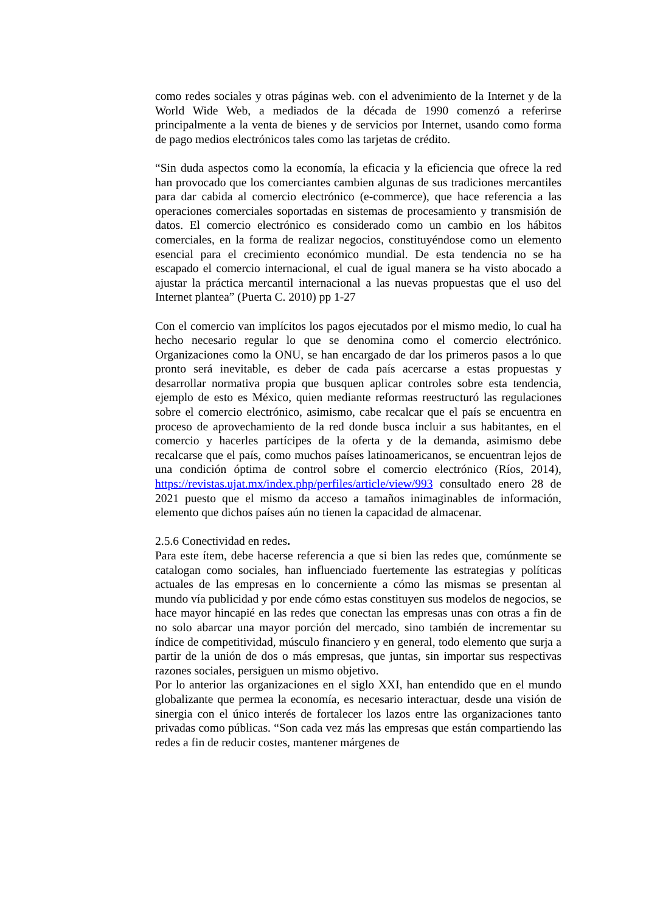como redes sociales y otras páginas web. con el advenimiento de la Internet y de la World Wide Web, a mediados de la década de 1990 comenzó a referirse principalmente a la venta de bienes y de servicios por Internet, usando como forma de pago medios electrónicos tales como las tarjetas de crédito.
“Sin duda aspectos como la economía, la eficacia y la eficiencia que ofrece la red han provocado que los comerciantes cambien algunas de sus tradiciones mercantiles para dar cabida al comercio electrónico (e-commerce), que hace referencia a las operaciones comerciales soportadas en sistemas de procesamiento y transmisión de datos. El comercio electrónico es considerado como un cambio en los hábitos comerciales, en la forma de realizar negocios, constituyéndose como un elemento esencial para el crecimiento económico mundial. De esta tendencia no se ha escapado el comercio internacional, el cual de igual manera se ha visto abocado a ajustar la práctica mercantil internacional a las nuevas propuestas que el uso del Internet plantea” (Puerta C. 2010) pp 1-27
Con el comercio van implícitos los pagos ejecutados por el mismo medio, lo cual ha hecho necesario regular lo que se denomina como el comercio electrónico. Organizaciones como la ONU, se han encargado de dar los primeros pasos a lo que pronto será inevitable, es deber de cada país acercarse a estas propuestas y desarrollar normativa propia que busquen aplicar controles sobre esta tendencia, ejemplo de esto es México, quien mediante reformas reestructuró las regulaciones sobre el comercio electrónico, asimismo, cabe recalcar que el país se encuentra en proceso de aprovechamiento de la red donde busca incluir a sus habitantes, en el comercio y hacerles partícipes de la oferta y de la demanda, asimismo debe recalcarse que el país, como muchos países latinoamericanos, se encuentran lejos de una condición óptima de control sobre el comercio electrónico (Ríos, 2014), https://revistas.ujat.mx/index.php/perfiles/article/view/993 consultado enero 28 de 2021 puesto que el mismo da acceso a tamaños inimaginables de información, elemento que dichos países aún no tienen la capacidad de almacenar.
2.5.6 Conectividad en redes.
Para este ítem, debe hacerse referencia a que si bien las redes que, comúnmente se catalogan como sociales, han influenciado fuertemente las estrategias y políticas actuales de las empresas en lo concerniente a cómo las mismas se presentan al mundo vía publicidad y por ende cómo estas constituyen sus modelos de negocios, se hace mayor hincapié en las redes que conectan las empresas unas con otras a fin de no solo abarcar una mayor porción del mercado, sino también de incrementar su índice de competitividad, músculo financiero y en general, todo elemento que surja a partir de la unión de dos o más empresas, que juntas, sin importar sus respectivas razones sociales, persiguen un mismo objetivo.
Por lo anterior las organizaciones en el siglo XXI, han entendido que en el mundo globalizante que permea la economía, es necesario interactuar, desde una visión de sinergia con el único interés de fortalecer los lazos entre las organizaciones tanto privadas como públicas. “Son cada vez más las empresas que están compartiendo las redes a fin de reducir costes, mantener márgenes de